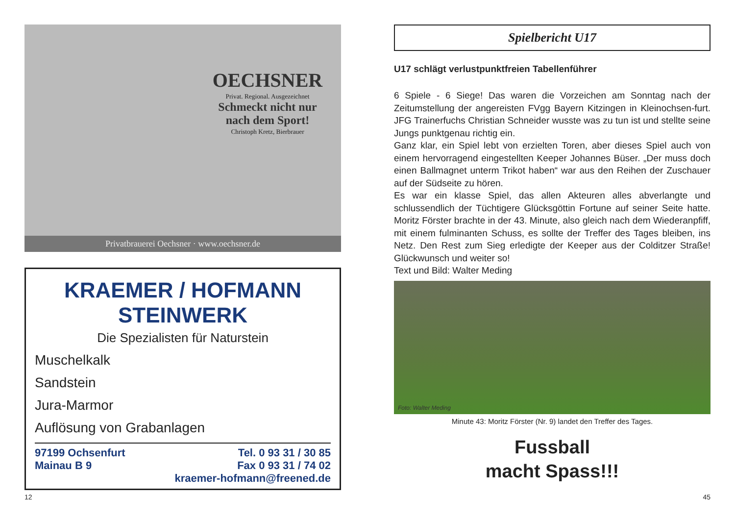OECHSNER
Privat. Regional. Ausgezeichnet
Schmeckt nicht nur nach dem Sport!
Christoph Kretz, Bierbrauer
Privatbrauerei Oechsner · www.oechsner.de
KRAEMER / HOFMANN
STEINWERK
Die Spezialisten für Naturstein
Muschelkalk
Sandstein
Jura-Marmor
Auflösung von Grabanlagen
97199 Ochsenfurt
Mainau B 9
Tel. 0 93 31 / 30 85
Fax 0 93 31 / 74 02
kraemer-hofmann@freened.de
12
Spielbericht U17
U17 schlägt verlustpunktfreien Tabellenführer
6 Spiele - 6 Siege! Das waren die Vorzeichen am Sonntag nach der Zeitumstellung der angereisten FVgg Bayern Kitzingen in Kleinochsen-furt. JFG Trainerfuchs Christian Schneider wusste was zu tun ist und stellte seine Jungs punktgenau richtig ein.
Ganz klar, ein Spiel lebt von erzielten Toren, aber dieses Spiel auch von einem hervorragend eingestellten Keeper Johannes Büser. „Der muss doch einen Ballmagnet unterm Trikot haben“ war aus den Reihen der Zuschauer auf der Südseite zu hören.
Es war ein klasse Spiel, das allen Akteuren alles abverlangte und schlussendlich der Tüchtigere Glücksgöttin Fortune auf seiner Seite hatte. Moritz Förster brachte in der 43. Minute, also gleich nach dem Wiederanpfiff, mit einem fulminanten Schuss, es sollte der Treffer des Tages bleiben, ins Netz. Den Rest zum Sieg erledigte der Keeper aus der Colditzer Straße! Glückwunsch und weiter so!
Text und Bild: Walter Meding
Foto: Walter Meding
Minute 43: Moritz Förster (Nr. 9) landet den Treffer des Tages.
Fussball
macht Spass!!!
45